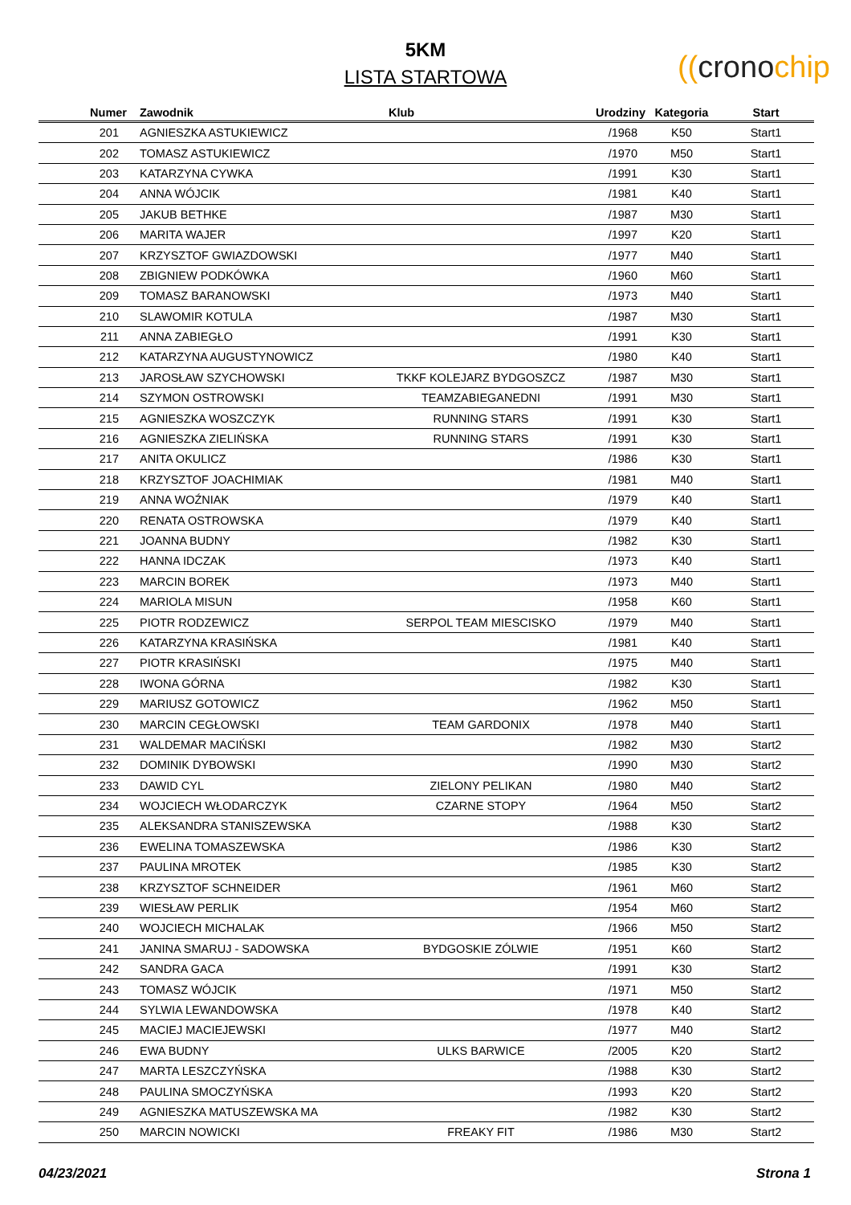5KM
LISTA STARTOWA
((cronochip
| Numer | Zawodnik | Klub | Urodziny | Kategoria | Start |
| --- | --- | --- | --- | --- | --- |
| 201 | AGNIESZKA ASTUKIEWICZ | | /1968 | K50 | Start1 |
| 202 | TOMASZ ASTUKIEWICZ | | /1970 | M50 | Start1 |
| 203 | KATARZYNA CYWKA | | /1991 | K30 | Start1 |
| 204 | ANNA WÓJCIK | | /1981 | K40 | Start1 |
| 205 | JAKUB BETHKE | | /1987 | M30 | Start1 |
| 206 | MARITA WAJER | | /1997 | K20 | Start1 |
| 207 | KRZYSZTOF GWIAZDOWSKI | | /1977 | M40 | Start1 |
| 208 | ZBIGNIEW PODKÓWKA | | /1960 | M60 | Start1 |
| 209 | TOMASZ BARANOWSKI | | /1973 | M40 | Start1 |
| 210 | SLAWOMIR KOTULA | | /1987 | M30 | Start1 |
| 211 | ANNA ZABIEGŁO | | /1991 | K30 | Start1 |
| 212 | KATARZYNA AUGUSTYNOWICZ | | /1980 | K40 | Start1 |
| 213 | JAROSŁAW SZYCHOWSKI | TKKF KOLEJARZ BYDGOSZCZ | /1987 | M30 | Start1 |
| 214 | SZYMON OSTROWSKI | TEAMZABIEGANEDNI | /1991 | M30 | Start1 |
| 215 | AGNIESZKA WOSZCZYK | RUNNING STARS | /1991 | K30 | Start1 |
| 216 | AGNIESZKA ZIELIŃSKA | RUNNING STARS | /1991 | K30 | Start1 |
| 217 | ANITA OKULICZ | | /1986 | K30 | Start1 |
| 218 | KRZYSZTOF JOACHIMIAK | | /1981 | M40 | Start1 |
| 219 | ANNA WOŹNIAK | | /1979 | K40 | Start1 |
| 220 | RENATA OSTROWSKA | | /1979 | K40 | Start1 |
| 221 | JOANNA BUDNY | | /1982 | K30 | Start1 |
| 222 | HANNA IDCZAK | | /1973 | K40 | Start1 |
| 223 | MARCIN BOREK | | /1973 | M40 | Start1 |
| 224 | MARIOLA MISUN | | /1958 | K60 | Start1 |
| 225 | PIOTR RODZEWICZ | SERPOL TEAM MIESCISKO | /1979 | M40 | Start1 |
| 226 | KATARZYNA KRASIŃSKA | | /1981 | K40 | Start1 |
| 227 | PIOTR KRASIŃSKI | | /1975 | M40 | Start1 |
| 228 | IWONA GÓRNA | | /1982 | K30 | Start1 |
| 229 | MARIUSZ GOTOWICZ | | /1962 | M50 | Start1 |
| 230 | MARCIN CEGŁOWSKI | TEAM GARDONIX | /1978 | M40 | Start1 |
| 231 | WALDEMAR MACIŃSKI | | /1982 | M30 | Start2 |
| 232 | DOMINIK DYBOWSKI | | /1990 | M30 | Start2 |
| 233 | DAWID CYL | ZIELONY PELIKAN | /1980 | M40 | Start2 |
| 234 | WOJCIECH WŁODARCZYK | CZARNE STOPY | /1964 | M50 | Start2 |
| 235 | ALEKSANDRA STANISZEWSKA | | /1988 | K30 | Start2 |
| 236 | EWELINA TOMASZEWSKA | | /1986 | K30 | Start2 |
| 237 | PAULINA MROTEK | | /1985 | K30 | Start2 |
| 238 | KRZYSZTOF SCHNEIDER | | /1961 | M60 | Start2 |
| 239 | WIESŁAW PERLIK | | /1954 | M60 | Start2 |
| 240 | WOJCIECH MICHALAK | | /1966 | M50 | Start2 |
| 241 | JANINA SMARUJ - SADOWSKA | BYDGOSKIE ZÓLWIE | /1951 | K60 | Start2 |
| 242 | SANDRA GACA | | /1991 | K30 | Start2 |
| 243 | TOMASZ WÓJCIK | | /1971 | M50 | Start2 |
| 244 | SYLWIA LEWANDOWSKA | | /1978 | K40 | Start2 |
| 245 | MACIEJ MACIEJEWSKI | | /1977 | M40 | Start2 |
| 246 | EWA BUDNY | ULKS BARWICE | /2005 | K20 | Start2 |
| 247 | MARTA LESZCZYŃSKA | | /1988 | K30 | Start2 |
| 248 | PAULINA SMOCZYŃSKA | | /1993 | K20 | Start2 |
| 249 | AGNIESZKA MATUSZEWSKA MA | | /1982 | K30 | Start2 |
| 250 | MARCIN NOWICKI | FREAKY FIT | /1986 | M30 | Start2 |
04/23/2021 Strona 1